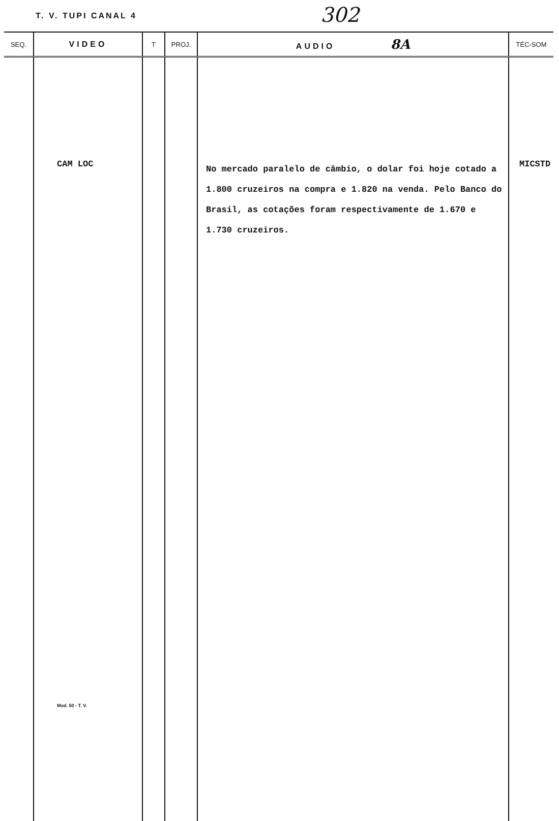T. V. TUPI CANAL 4 302
| SEQ. | VIDEO | T | PROJ. | AUDIO 8A | TÉC-SOM |
| --- | --- | --- | --- | --- | --- |
| | CAM LOC Mod. 50 - T. V. | | | No mercado paralelo de câmbio, o dolar foi hoje cotado a 1.800 cruzeiros na compra e 1.820 na venda. Pelo Banco do Brasil, as cotações foram respectivamente de 1.670 e 1.730 cruzeiros. | MICSTD |